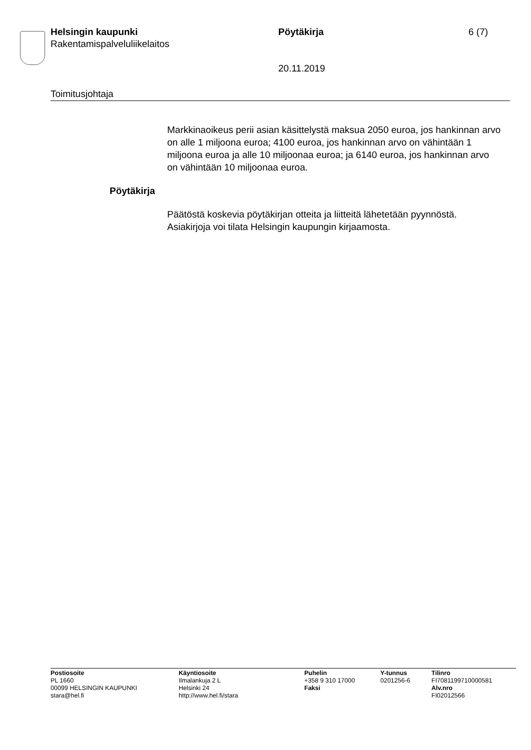Helsingin kaupunki
Rakentamispalveluliikelaitos
Pöytäkirja 6 (7)
20.11.2019
Toimitusjohtaja
Markkinaoikeus perii asian käsittelystä maksua 2050 euroa, jos hankinnan arvo on alle 1 miljoona euroa; 4100 euroa, jos hankinnan arvo on vähintään 1 miljoona euroa ja alle 10 miljoonaa euroa; ja 6140 euroa, jos hankinnan arvo on vähintään 10 miljoonaa euroa.
Pöytäkirja
Päätöstä koskevia pöytäkirjan otteita ja liitteitä lähetetään pyynnöstä. Asiakirjoja voi tilata Helsingin kaupungin kirjaamosta.
Postiosoite
PL 1660
00099 HELSINGIN KAUPUNKI
stara@hel.fi
Käyntiosoite
Ilmalankuja 2 L
Helsinki 24
http://www.hel.fi/stara
Puhelin
+358 9 310 17000
Faksi
Y-tunnus
0201256-6
Tilinro
FI7081199710000581
Alv.nro
FI02012566